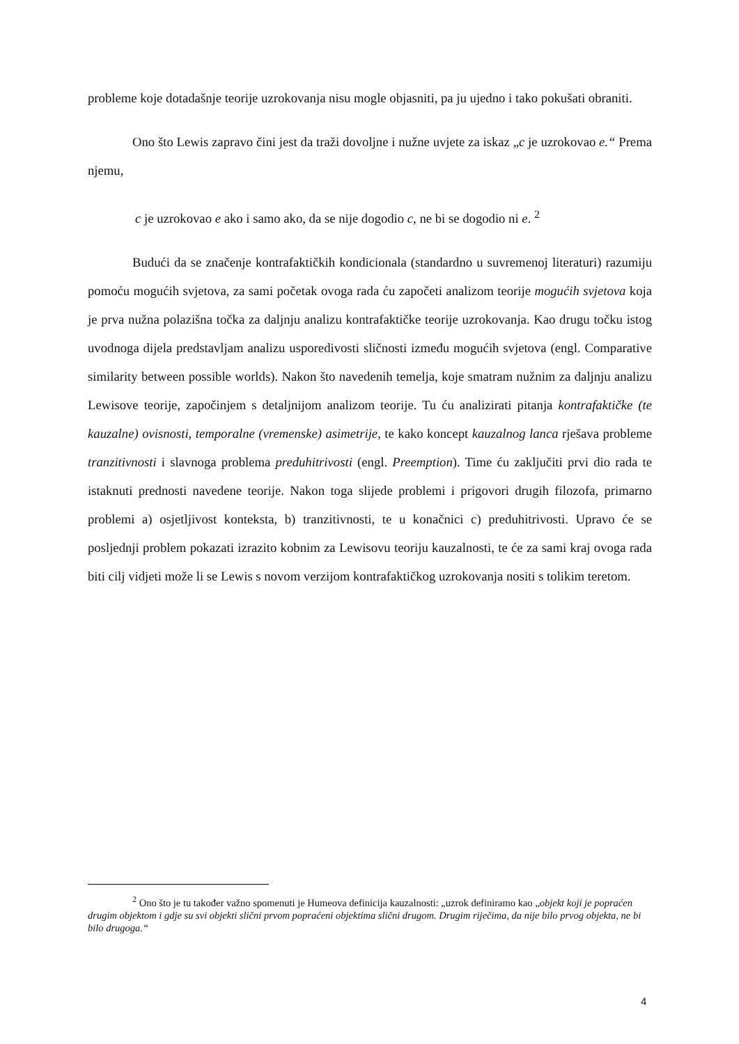probleme koje dotadašnje teorije uzrokovanja nisu mogle objasniti, pa ju ujedno i tako pokušati obraniti.
Ono što Lewis zapravo čini jest da traži dovoljne i nužne uvjete za iskaz „c je uzrokovao e.“ Prema njemu,
c je uzrokovao e ako i samo ako, da se nije dogodio c, ne bi se dogodio ni e. <sup>2</sup>
Budući da se značenje kontrafaktičkih kondicionala (standardno u suvremenoj literaturi) razumiju pomoću mogućih svjetova, za sami početak ovoga rada ću započeti analizom teorije mogućih svjetova koja je prva nužna polazišna točka za daljnju analizu kontrafaktičke teorije uzrokovanja. Kao drugu točku istog uvodnoga dijela predstavljam analizu usporedivosti sličnosti između mogućih svjetova (engl. Comparative similarity between possible worlds). Nakon što navedenih temelja, koje smatram nužnim za daljnju analizu Lewisove teorije, započinjem s detaljnijom analizom teorije. Tu ću analizirati pitanja kontrafaktičke (te kauzalne) ovisnosti, temporalne (vremenske) asimetrije, te kako koncept kauzalnog lanca rješava probleme tranzitivnosti i slavnoga problema preduhitrivosti (engl. Preemption). Time ću zaključiti prvi dio rada te istaknuti prednosti navedene teorije. Nakon toga slijede problemi i prigovori drugih filozofa, primarno problemi a) osjetljivost konteksta, b) tranzitivnosti, te u konačnici c) preduhitrivosti. Upravo će se posljednji problem pokazati izrazito kobnim za Lewisovu teoriju kauzalnosti, te će za sami kraj ovoga rada biti cilj vidjeti može li se Lewis s novom verzijom kontrafaktičkog uzrokovanja nositi s tolikim teretom.
<sup>2</sup> Ono što je tu također važno spomenuti je Humeova definicija kauzalnosti: „uzrok definiramo kao „objekt koji je popraćen drugim objektom i gdje su svi objekti slični prvom popraćeni objektima slični drugom. Drugim riječima, da nije bilo prvog objekta, ne bi bilo drugoga.“
4